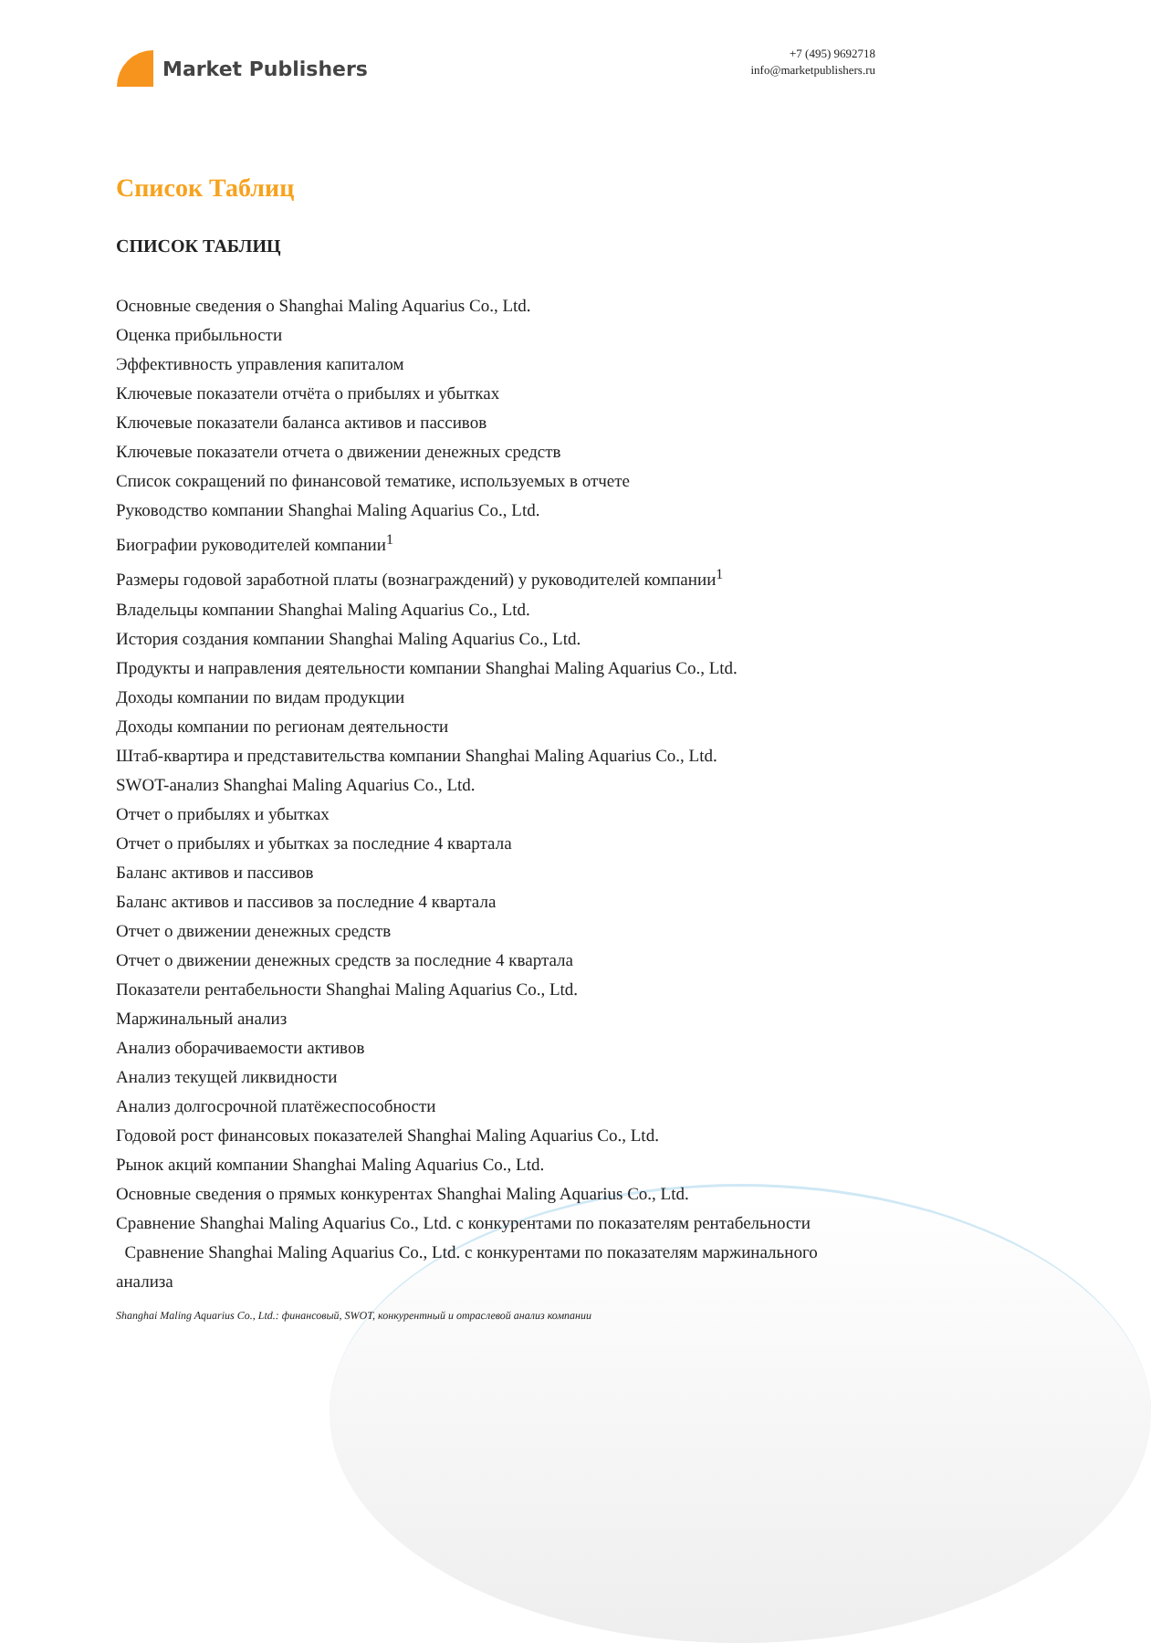Market Publishers
+7 (495) 9692718
info@marketpublishers.ru
Список Таблиц
СПИСОК ТАБЛИЦ
Основные сведения о Shanghai Maling Aquarius Co., Ltd.
Оценка прибыльности
Эффективность управления капиталом
Ключевые показатели отчёта о прибылях и убытках
Ключевые показатели баланса активов и пассивов
Ключевые показатели отчета о движении денежных средств
Список сокращений по финансовой тематике, используемых в отчете
Руководство компании Shanghai Maling Aquarius Co., Ltd.
Биографии руководителей компании<sup>1</sup>
Размеры годовой заработной платы (вознаграждений) у руководителей компании<sup>1</sup>
Владельцы компании Shanghai Maling Aquarius Co., Ltd.
История создания компании Shanghai Maling Aquarius Co., Ltd.
Продукты и направления деятельности компании Shanghai Maling Aquarius Co., Ltd.
Доходы компании по видам продукции
Доходы компании по регионам деятельности
Штаб-квартира и представительства компании Shanghai Maling Aquarius Co., Ltd.
SWOT-анализ Shanghai Maling Aquarius Co., Ltd.
Отчет о прибылях и убытках
Отчет о прибылях и убытках за последние 4 квартала
Баланс активов и пассивов
Баланс активов и пассивов за последние 4 квартала
Отчет о движении денежных средств
Отчет о движении денежных средств за последние 4 квартала
Показатели рентабельности Shanghai Maling Aquarius Co., Ltd.
Маржинальный анализ
Анализ оборачиваемости активов
Анализ текущей ликвидности
Анализ долгосрочной платёжеспособности
Годовой рост финансовых показателей Shanghai Maling Aquarius Co., Ltd.
Рынок акций компании Shanghai Maling Aquarius Co., Ltd.
Основные сведения о прямых конкурентах Shanghai Maling Aquarius Co., Ltd.
Сравнение Shanghai Maling Aquarius Co., Ltd. с конкурентами по показателям рентабельности
Сравнение Shanghai Maling Aquarius Co., Ltd. с конкурентами по показателям маржинального анализа
Shanghai Maling Aquarius Co., Ltd.: финансовый, SWOT, конкурентный и отраслевой анализ компании